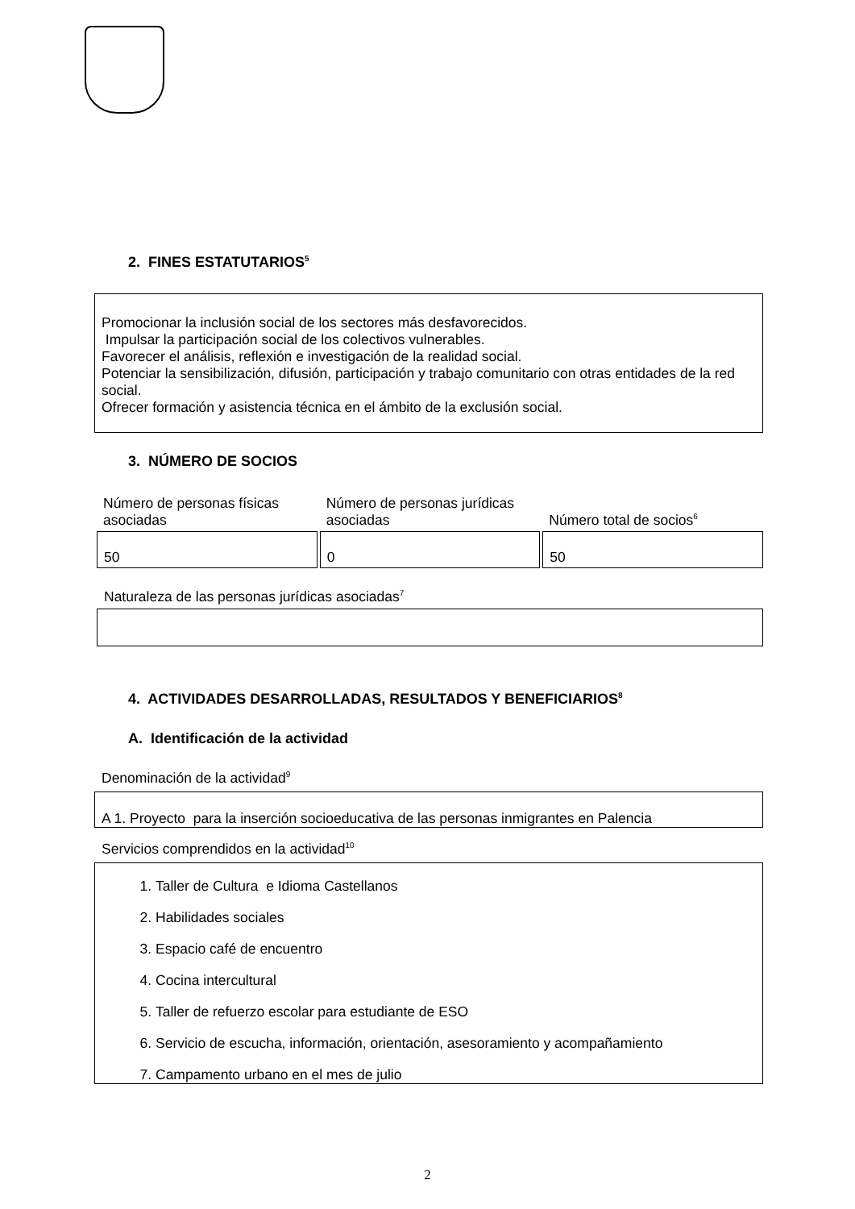2. FINES ESTATUTARIOS<sup>5</sup>
Promocionar la inclusión social de los sectores más desfavorecidos.
Impulsar la participación social de los colectivos vulnerables.
Favorecer el análisis, reflexión e investigación de la realidad social.
Potenciar la sensibilización, difusión, participación y trabajo comunitario con otras entidades de la red social.
Ofrecer formación y asistencia técnica en el ámbito de la exclusión social.
3. NÚMERO DE SOCIOS
| Número de personas físicas asociadas | Número de personas jurídicas asociadas | Número total de socios<sup>6</sup> |
| --- | --- | --- |
| 50 | 0 | 50 |
Naturaleza de las personas jurídicas asociadas<sup>7</sup>
4. ACTIVIDADES DESARROLLADAS, RESULTADOS Y BENEFICIARIOS<sup>8</sup>
A. Identificación de la actividad
Denominación de la actividad<sup>9</sup>
A 1. Proyecto para la inserción socioeducativa de las personas inmigrantes en Palencia
Servicios comprendidos en la actividad<sup>10</sup>
1. Taller de Cultura e Idioma Castellanos
2. Habilidades sociales
3. Espacio café de encuentro
4. Cocina intercultural
5. Taller de refuerzo escolar para estudiante de ESO
6. Servicio de escucha, información, orientación, asesoramiento y acompañamiento
7. Campamento urbano en el mes de julio
2